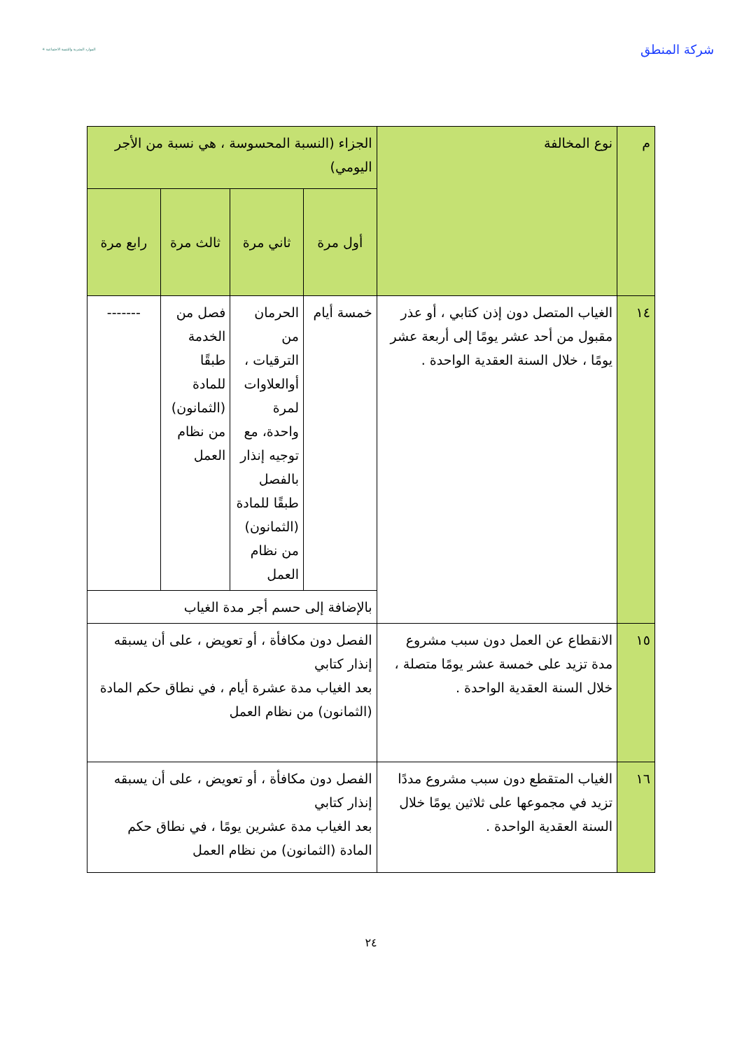شركة المنطق
الموارد البشرية والتنمية الاجتماعية ✳
| م | نوع المخالفة | الجزاء (النسبة المحسوسة ، هي نسبة من الأجر اليومي) | | | |
| | | أول مرة | ثاني مرة | ثالث مرة | رابع مرة |
| ١٤ | الغياب المتصل دون إذن كتابي ، أو عذر مقبول من أحد عشر يومًا إلى أربعة عشر يومًا ، خلال السنة العقدية الواحدة . | خمسة أيام | الحرمان من الترقيات ، أوالعلاوات لمرة واحدة، مع توجيه إنذار بالفصل طبقًا للمادة (الثمانون) من نظام العمل | فصل من الخدمة طبقًا للمادة (الثمانون) من نظام العمل | ------- |
| | | بالإضافة إلى حسم أجر مدة الغياب | | | |
| ١٥ | الانقطاع عن العمل دون سبب مشروع مدة تزيد على خمسة عشر يومًا متصلة ، خلال السنة العقدية الواحدة . | الفصل دون مكافأة ، أو تعويض ، على أن يسبقه إنذار كتابي بعد الغياب مدة عشرة أيام ، في نطاق حكم المادة (الثمانون) من نظام العمل | | | |
| ١٦ | الغياب المتقطع دون سبب مشروع مددًا تزيد في مجموعها على ثلاثين يومًا خلال السنة العقدية الواحدة . | الفصل دون مكافأة ، أو تعويض ، على أن يسبقه إنذار كتابي بعد الغياب مدة عشرين يومًا ، في نطاق حكم المادة (الثمانون) من نظام العمل | | | |
٢٤